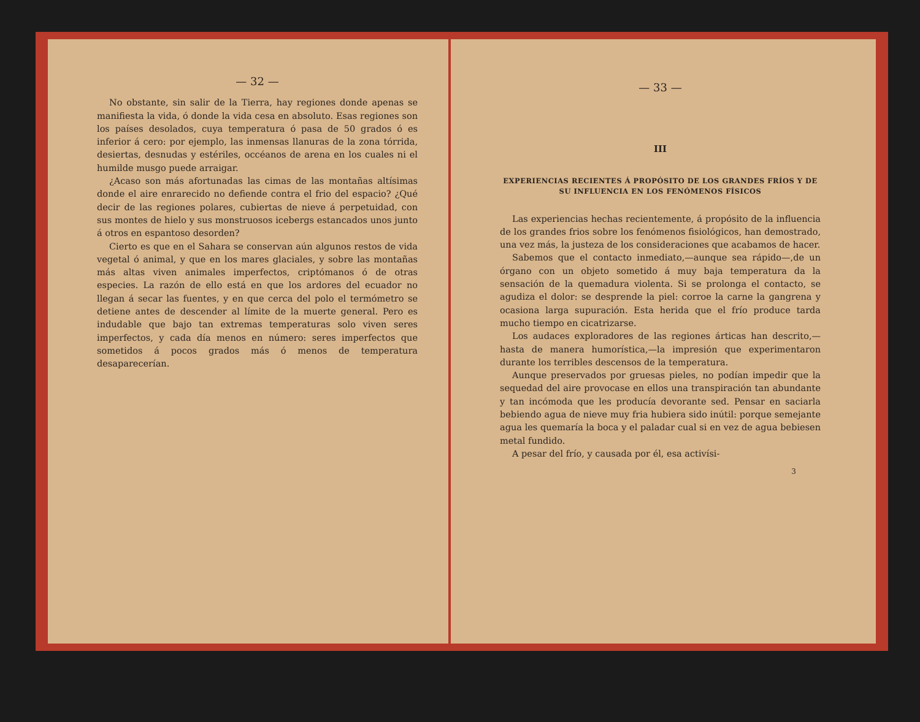— 32 —
No obstante, sin salir de la Tierra, hay regiones donde apenas se manifiesta la vida, ó donde la vida cesa en absoluto. Esas regiones son los países desolados, cuya temperatura ó pasa de 50 grados ó es inferior á cero: por ejemplo, las inmensas llanuras de la zona tórrida, desiertas, desnudas y estériles, occéanos de arena en los cuales ni el humilde musgo puede arraigar.
¿Acaso son más afortunadas las cimas de las montañas altísimas donde el aire enrarecido no defiende contra el frio del espacio? ¿Qué decir de las regiones polares, cubiertas de nieve á perpetuidad, con sus montes de hielo y sus monstruosos icebergs estancados unos junto á otros en espantoso desorden?
Cierto es que en el Sahara se conservan aún algunos restos de vida vegetal ó animal, y que en los mares glaciales, y sobre las montañas más altas viven animales imperfectos, criptómanos ó de otras especies. La razón de ello está en que los ardores del ecuador no llegan á secar las fuentes, y en que cerca del polo el termómetro se detiene antes de descender al límite de la muerte general. Pero es indudable que bajo tan extremas temperaturas solo viven seres imperfectos, y cada día menos en número: seres imperfectos que sometidos á pocos grados más ó menos de temperatura desaparecerían.
— 33 —
III
EXPERIENCIAS RECIENTES Á PROPÓSITO DE LOS GRANDES FRÍOS Y DE SU INFLUENCIA EN LOS FENÓMENOS FÍSICOS
Las experiencias hechas recientemente, á propósito de la influencia de los grandes frios sobre los fenómenos fisiológicos, han demostrado, una vez más, la justeza de los consideraciones que acabamos de hacer.
Sabemos que el contacto inmediato,—aunque sea rápido—,de un órgano con un objeto sometido á muy baja temperatura da la sensación de la quemadura violenta. Si se prolonga el contacto, se agudiza el dolor: se desprende la piel: corroe la carne la gangrena y ocasiona larga supuración. Esta herida que el frío produce tarda mucho tiempo en cicatrizarse.
Los audaces exploradores de las regiones árticas han descrito,—hasta de manera humorística,—la impresión que experimentaron durante los terribles descensos de la temperatura.
Aunque preservados por gruesas pieles, no podían impedir que la sequedad del aire provocase en ellos una transpiración tan abundante y tan incómoda que les producía devorante sed. Pensar en saciarla bebiendo agua de nieve muy fria hubiera sido inútil: porque semejante agua les quemaría la boca y el paladar cual si en vez de agua bebiesen metal fundido.
A pesar del frío, y causada por él, esa activísi-
3